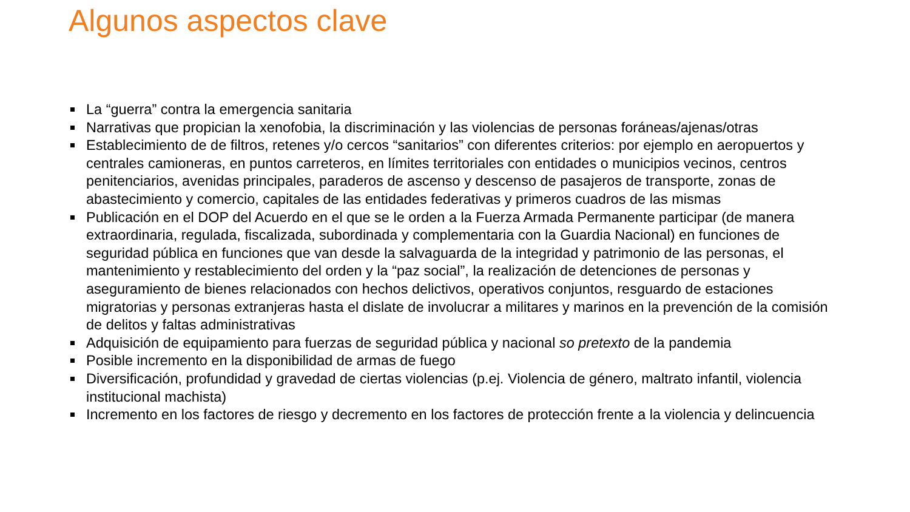Algunos aspectos clave
La “guerra” contra la emergencia sanitaria
Narrativas que propician la xenofobia, la discriminación y las violencias de personas foráneas/ajenas/otras
Establecimiento de de filtros, retenes y/o cercos “sanitarios” con diferentes criterios: por ejemplo en aeropuertos y centrales camioneras, en puntos carreteros, en límites territoriales con entidades o municipios vecinos, centros penitenciarios, avenidas principales, paraderos de ascenso y descenso de pasajeros de transporte, zonas de abastecimiento y comercio, capitales de las entidades federativas y primeros cuadros de las mismas
Publicación en el DOP del Acuerdo en el que se le orden a la Fuerza Armada Permanente participar (de manera extraordinaria, regulada, fiscalizada, subordinada y complementaria con la Guardia Nacional) en funciones de seguridad pública en funciones que van desde la salvaguarda de la integridad y patrimonio de las personas, el mantenimiento y restablecimiento del orden y la “paz social”, la realización de detenciones de personas y aseguramiento de bienes relacionados con hechos delictivos, operativos conjuntos, resguardo de estaciones migratorias y personas extranjeras hasta el dislate de involucrar a militares y marinos en la prevención de la comisión de delitos y faltas administrativas
Adquisición de equipamiento para fuerzas de seguridad pública y nacional so pretexto de la pandemia
Posible incremento en la disponibilidad de armas de fuego
Diversificación, profundidad y gravedad de ciertas violencias (p.ej. Violencia de género, maltrato infantil, violencia institucional machista)
Incremento en los factores de riesgo y decremento en los factores de protección frente a la violencia y delincuencia